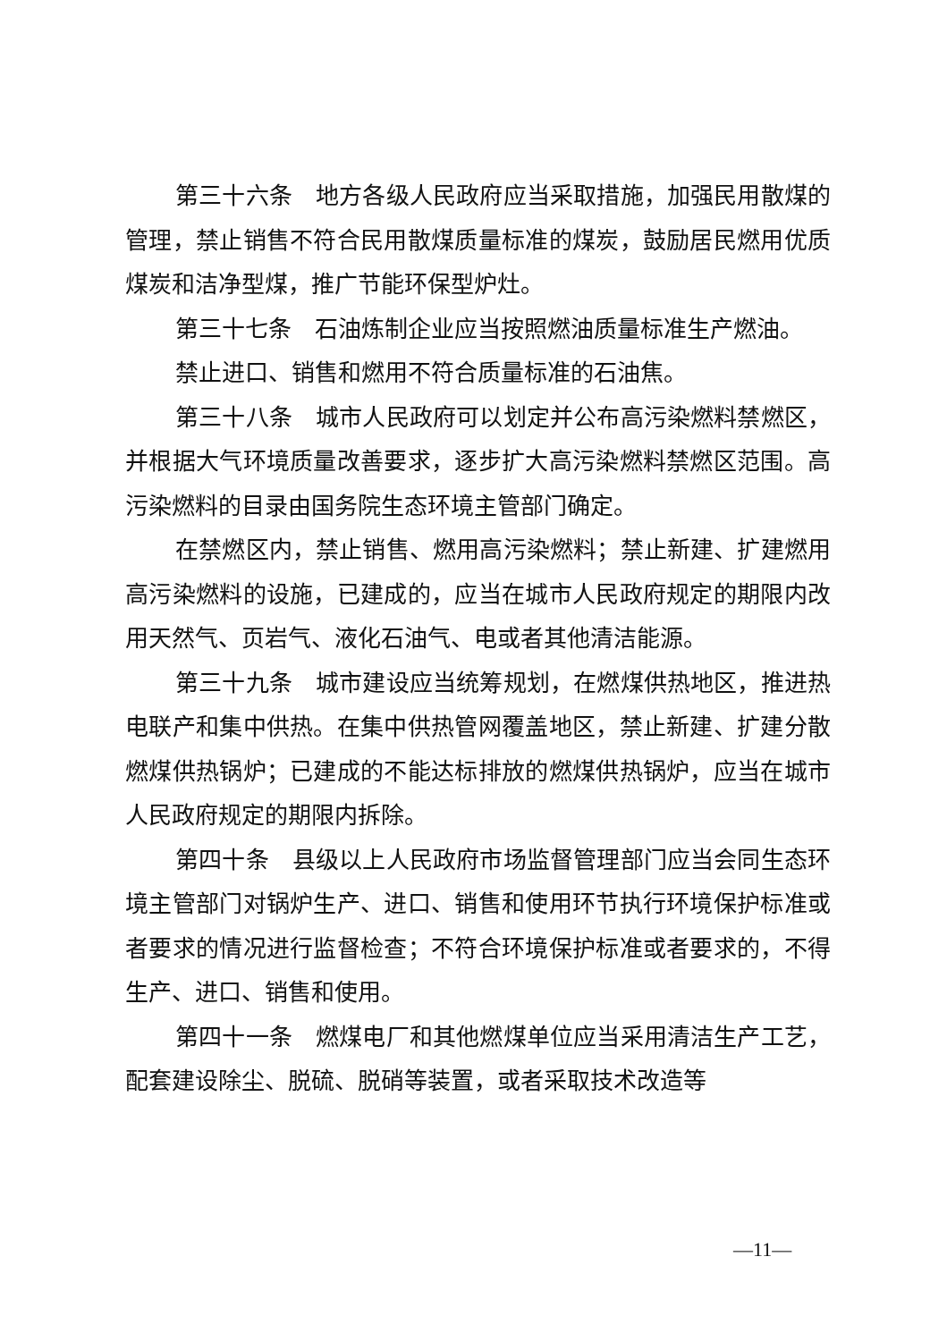第三十六条　地方各级人民政府应当采取措施，加强民用散煤的管理，禁止销售不符合民用散煤质量标准的煤炭，鼓励居民燃用优质煤炭和洁净型煤，推广节能环保型炉灶。
第三十七条　石油炼制企业应当按照燃油质量标准生产燃油。
禁止进口、销售和燃用不符合质量标准的石油焦。
第三十八条　城市人民政府可以划定并公布高污染燃料禁燃区，并根据大气环境质量改善要求，逐步扩大高污染燃料禁燃区范围。高污染燃料的目录由国务院生态环境主管部门确定。
在禁燃区内，禁止销售、燃用高污染燃料；禁止新建、扩建燃用高污染燃料的设施，已建成的，应当在城市人民政府规定的期限内改用天然气、页岩气、液化石油气、电或者其他清洁能源。
第三十九条　城市建设应当统筹规划，在燃煤供热地区，推进热电联产和集中供热。在集中供热管网覆盖地区，禁止新建、扩建分散燃煤供热锅炉；已建成的不能达标排放的燃煤供热锅炉，应当在城市人民政府规定的期限内拆除。
第四十条　县级以上人民政府市场监督管理部门应当会同生态环境主管部门对锅炉生产、进口、销售和使用环节执行环境保护标准或者要求的情况进行监督检查；不符合环境保护标准或者要求的，不得生产、进口、销售和使用。
第四十一条　燃煤电厂和其他燃煤单位应当采用清洁生产工艺，配套建设除尘、脱硫、脱硝等装置，或者采取技术改造等
—11—